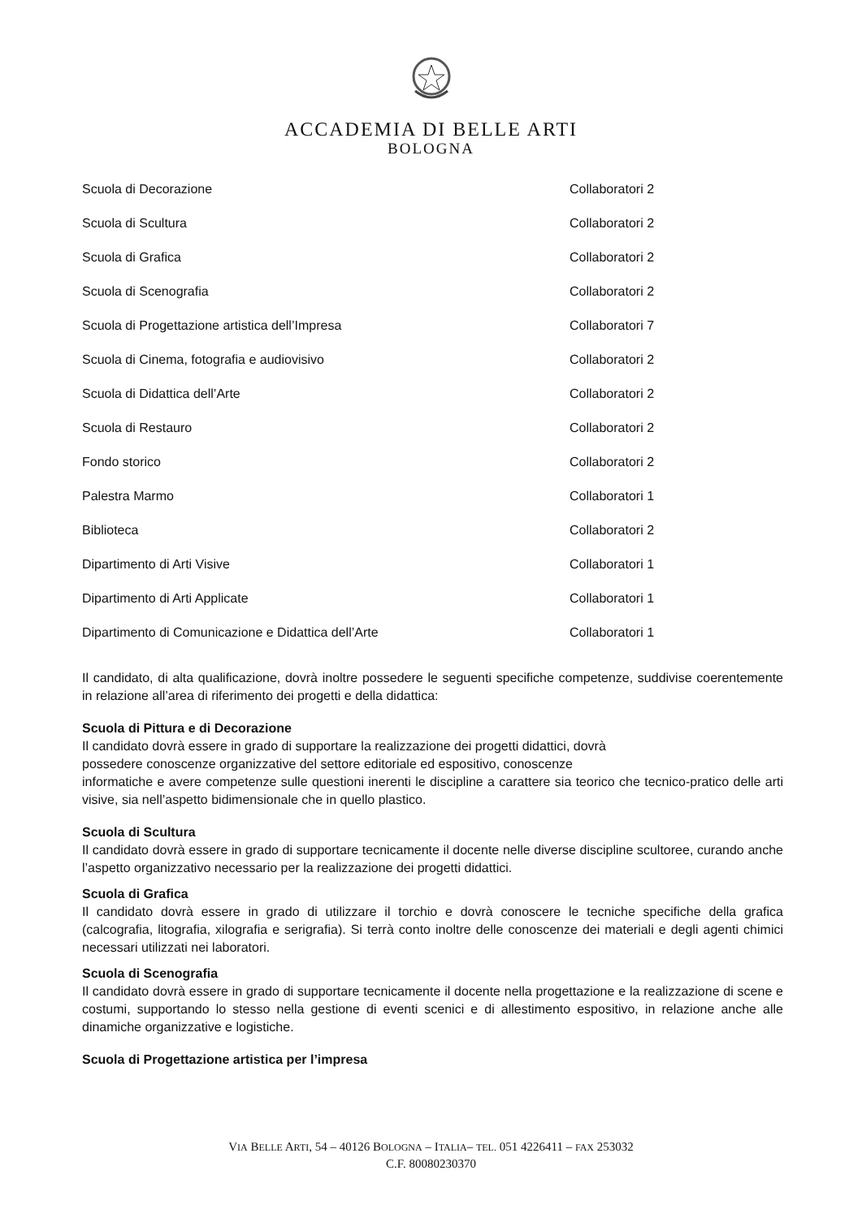ACCADEMIA DI BELLE ARTI
BOLOGNA
| Scuola di Decorazione | Collaboratori 2 |
| Scuola di Scultura | Collaboratori 2 |
| Scuola di Grafica | Collaboratori 2 |
| Scuola di Scenografia | Collaboratori 2 |
| Scuola di Progettazione artistica dell’Impresa | Collaboratori 7 |
| Scuola di Cinema, fotografia e audiovisivo | Collaboratori 2 |
| Scuola di Didattica dell’Arte | Collaboratori 2 |
| Scuola di Restauro | Collaboratori 2 |
| Fondo storico | Collaboratori 2 |
| Palestra Marmo | Collaboratori 1 |
| Biblioteca | Collaboratori 2 |
| Dipartimento di Arti Visive | Collaboratori 1 |
| Dipartimento di Arti Applicate | Collaboratori 1 |
| Dipartimento di Comunicazione e Didattica dell’Arte | Collaboratori 1 |
Il candidato, di alta qualificazione, dovrà inoltre possedere le seguenti specifiche competenze, suddivise coerentemente in relazione all’area di riferimento dei progetti e della didattica:
Scuola di Pittura e di Decorazione
Il candidato dovrà essere in grado di supportare la realizzazione dei progetti didattici, dovrà
possedere conoscenze organizzative del settore editoriale ed espositivo, conoscenze
informatiche e avere competenze sulle questioni inerenti le discipline a carattere sia teorico che tecnico-pratico delle arti visive, sia nell’aspetto bidimensionale che in quello plastico.
Scuola di Scultura
Il candidato dovrà essere in grado di supportare tecnicamente il docente nelle diverse discipline scultoree, curando anche l’aspetto organizzativo necessario per la realizzazione dei progetti didattici.
Scuola di Grafica
Il candidato dovrà essere in grado di utilizzare il torchio e dovrà conoscere le tecniche specifiche della grafica (calcografia, litografia, xilografia e serigrafia). Si terrà conto inoltre delle conoscenze dei materiali e degli agenti chimici necessari utilizzati nei laboratori.
Scuola di Scenografia
Il candidato dovrà essere in grado di supportare tecnicamente il docente nella progettazione e la realizzazione di scene e costumi, supportando lo stesso nella gestione di eventi scenici e di allestimento espositivo, in relazione anche alle dinamiche organizzative e logistiche.
Scuola di Progettazione artistica per l’impresa
VIA BELLE ARTI, 54 – 40126 BOLOGNA – ITALIA– TEL. 051 4226411 – FAX 253032
C.F. 80080230370